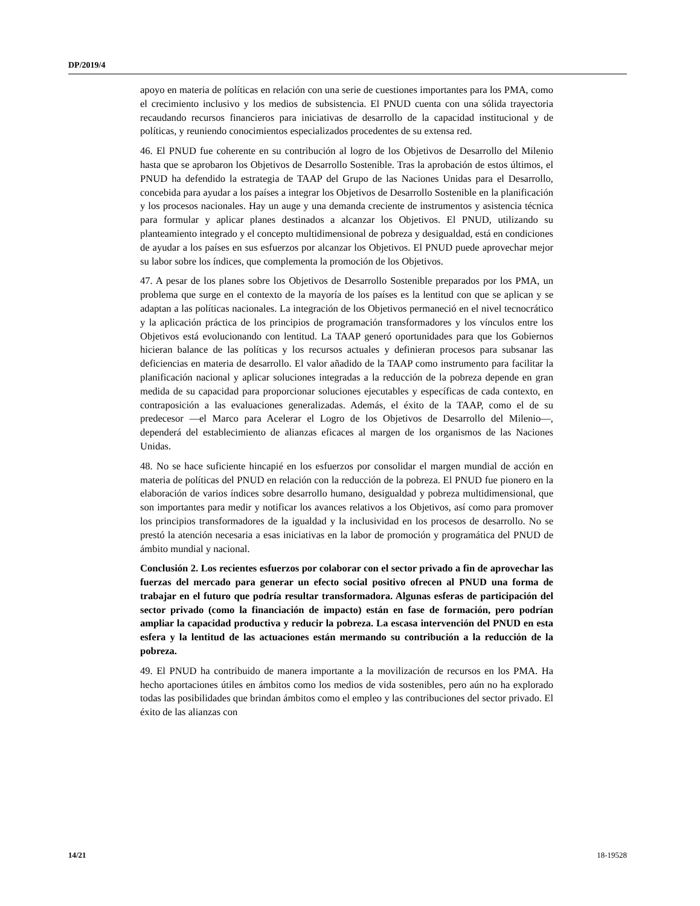DP/2019/4
apoyo en materia de políticas en relación con una serie de cuestiones importantes para los PMA, como el crecimiento inclusivo y los medios de subsistencia. El PNUD cuenta con una sólida trayectoria recaudando recursos financieros para iniciativas de desarrollo de la capacidad institucional y de políticas, y reuniendo conocimientos especializados procedentes de su extensa red.
46. El PNUD fue coherente en su contribución al logro de los Objetivos de Desarrollo del Milenio hasta que se aprobaron los Objetivos de Desarrollo Sostenible. Tras la aprobación de estos últimos, el PNUD ha defendido la estrategia de TAAP del Grupo de las Naciones Unidas para el Desarrollo, concebida para ayudar a los países a integrar los Objetivos de Desarrollo Sostenible en la planificación y los procesos nacionales. Hay un auge y una demanda creciente de instrumentos y asistencia técnica para formular y aplicar planes destinados a alcanzar los Objetivos. El PNUD, utilizando su planteamiento integrado y el concepto multidimensional de pobreza y desigualdad, está en condiciones de ayudar a los países en sus esfuerzos por alcanzar los Objetivos. El PNUD puede aprovechar mejor su labor sobre los índices, que complementa la promoción de los Objetivos.
47. A pesar de los planes sobre los Objetivos de Desarrollo Sostenible preparados por los PMA, un problema que surge en el contexto de la mayoría de los países es la lentitud con que se aplican y se adaptan a las políticas nacionales. La integración de los Objetivos permaneció en el nivel tecnocrático y la aplicación práctica de los principios de programación transformadores y los vínculos entre los Objetivos está evolucionando con lentitud. La TAAP generó oportunidades para que los Gobiernos hicieran balance de las políticas y los recursos actuales y definieran procesos para subsanar las deficiencias en materia de desarrollo. El valor añadido de la TAAP como instrumento para facilitar la planificación nacional y aplicar soluciones integradas a la reducción de la pobreza depende en gran medida de su capacidad para proporcionar soluciones ejecutables y específicas de cada contexto, en contraposición a las evaluaciones generalizadas. Además, el éxito de la TAAP, como el de su predecesor —el Marco para Acelerar el Logro de los Objetivos de Desarrollo del Milenio—, dependerá del establecimiento de alianzas eficaces al margen de los organismos de las Naciones Unidas.
48. No se hace suficiente hincapié en los esfuerzos por consolidar el margen mundial de acción en materia de políticas del PNUD en relación con la reducción de la pobreza. El PNUD fue pionero en la elaboración de varios índices sobre desarrollo humano, desigualdad y pobreza multidimensional, que son importantes para medir y notificar los avances relativos a los Objetivos, así como para promover los principios transformadores de la igualdad y la inclusividad en los procesos de desarrollo. No se prestó la atención necesaria a esas iniciativas en la labor de promoción y programática del PNUD de ámbito mundial y nacional.
Conclusión 2. Los recientes esfuerzos por colaborar con el sector privado a fin de aprovechar las fuerzas del mercado para generar un efecto social positivo ofrecen al PNUD una forma de trabajar en el futuro que podría resultar transformadora. Algunas esferas de participación del sector privado (como la financiación de impacto) están en fase de formación, pero podrían ampliar la capacidad productiva y reducir la pobreza. La escasa intervención del PNUD en esta esfera y la lentitud de las actuaciones están mermando su contribución a la reducción de la pobreza.
49. El PNUD ha contribuido de manera importante a la movilización de recursos en los PMA. Ha hecho aportaciones útiles en ámbitos como los medios de vida sostenibles, pero aún no ha explorado todas las posibilidades que brindan ámbitos como el empleo y las contribuciones del sector privado. El éxito de las alianzas con
14/21 18-19528